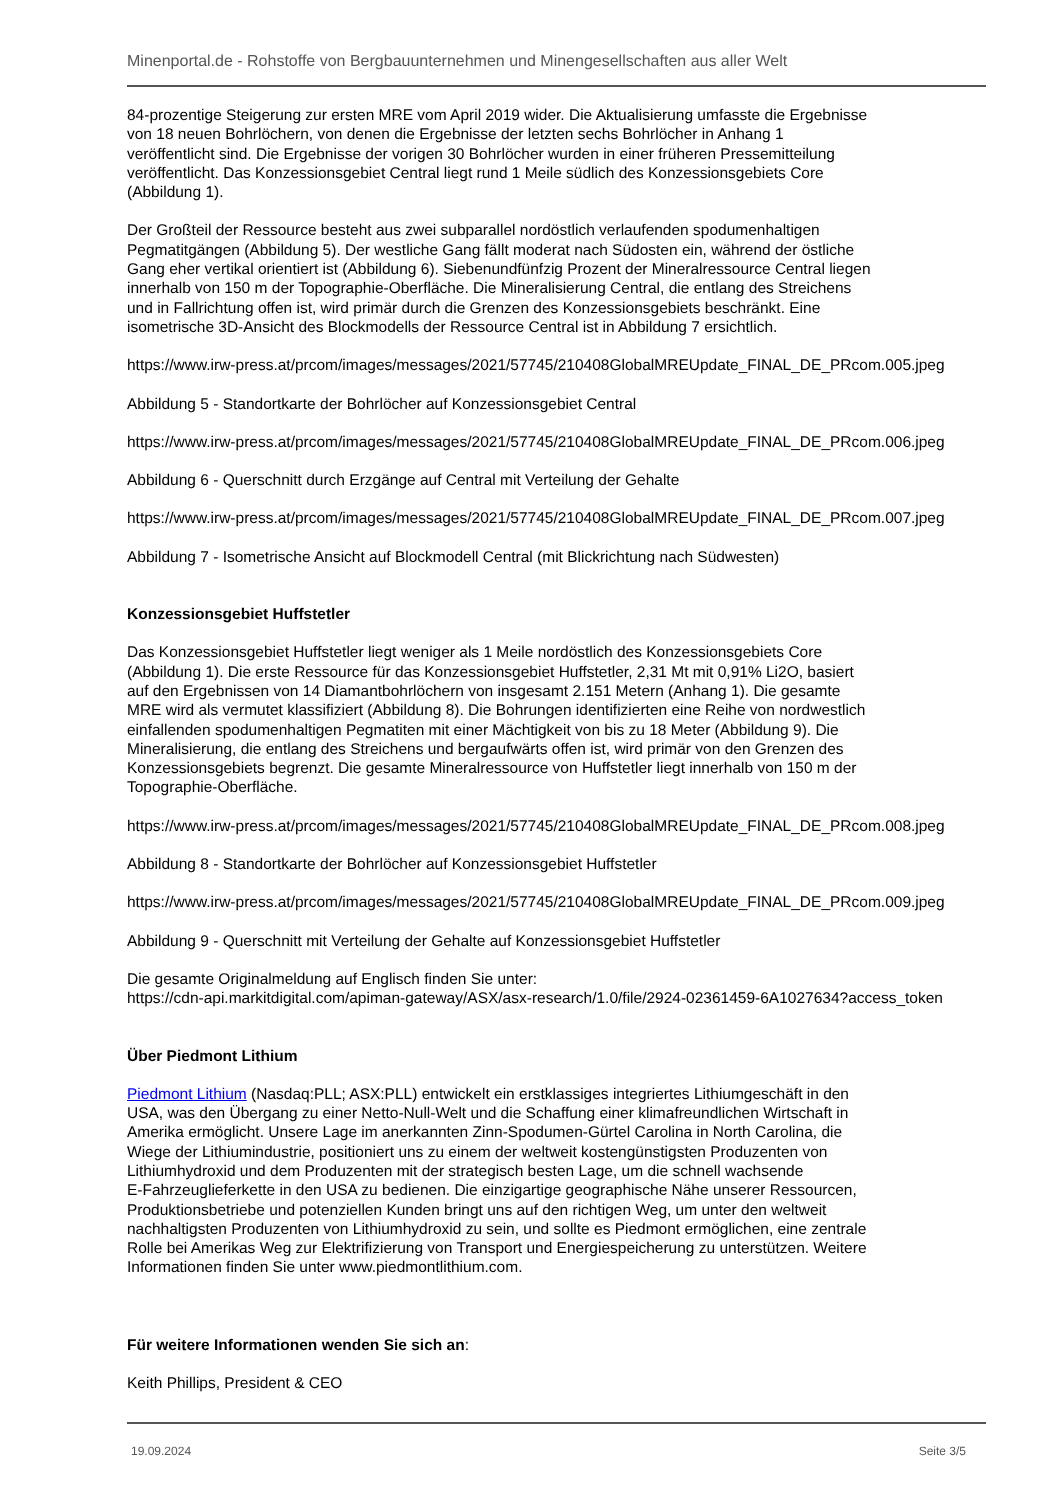Minenportal.de - Rohstoffe von Bergbauunternehmen und Minengesellschaften aus aller Welt
84-prozentige Steigerung zur ersten MRE vom April 2019 wider. Die Aktualisierung umfasste die Ergebnisse
von 18 neuen Bohrlöchern, von denen die Ergebnisse der letzten sechs Bohrlöcher in Anhang 1
veröffentlicht sind. Die Ergebnisse der vorigen 30 Bohrlöcher wurden in einer früheren Pressemitteilung
veröffentlicht. Das Konzessionsgebiet Central liegt rund 1 Meile südlich des Konzessionsgebiets Core
(Abbildung 1).
Der Großteil der Ressource besteht aus zwei subparallel nordöstlich verlaufenden spodumenhaltigen
Pegmatitgängen (Abbildung 5). Der westliche Gang fällt moderat nach Südosten ein, während der östliche
Gang eher vertikal orientiert ist (Abbildung 6). Siebenundfünfzig Prozent der Mineralressource Central liegen
innerhalb von 150 m der Topographie-Oberfläche. Die Mineralisierung Central, die entlang des Streichens
und in Fallrichtung offen ist, wird primär durch die Grenzen des Konzessionsgebiets beschränkt. Eine
isometrische 3D-Ansicht des Blockmodells der Ressource Central ist in Abbildung 7 ersichtlich.
https://www.irw-press.at/prcom/images/messages/2021/57745/210408GlobalMREUpdate_FINAL_DE_PRcom.005.jpeg
Abbildung 5 - Standortkarte der Bohrlöcher auf Konzessionsgebiet Central
https://www.irw-press.at/prcom/images/messages/2021/57745/210408GlobalMREUpdate_FINAL_DE_PRcom.006.jpeg
Abbildung 6 - Querschnitt durch Erzgänge auf Central mit Verteilung der Gehalte
https://www.irw-press.at/prcom/images/messages/2021/57745/210408GlobalMREUpdate_FINAL_DE_PRcom.007.jpeg
Abbildung 7 - Isometrische Ansicht auf Blockmodell Central (mit Blickrichtung nach Südwesten)
Konzessionsgebiet Huffstetler
Das Konzessionsgebiet Huffstetler liegt weniger als 1 Meile nordöstlich des Konzessionsgebiets Core
(Abbildung 1). Die erste Ressource für das Konzessionsgebiet Huffstetler, 2,31 Mt mit 0,91% Li2O, basiert
auf den Ergebnissen von 14 Diamantbohrlöchern von insgesamt 2.151 Metern (Anhang 1). Die gesamte
MRE wird als vermutet klassifiziert (Abbildung 8). Die Bohrungen identifizierten eine Reihe von nordwestlich
einfallenden spodumenhaltigen Pegmatiten mit einer Mächtigkeit von bis zu 18 Meter (Abbildung 9). Die
Mineralisierung, die entlang des Streichens und bergaufwärts offen ist, wird primär von den Grenzen des
Konzessionsgebiets begrenzt. Die gesamte Mineralressource von Huffstetler liegt innerhalb von 150 m der
Topographie-Oberfläche.
https://www.irw-press.at/prcom/images/messages/2021/57745/210408GlobalMREUpdate_FINAL_DE_PRcom.008.jpeg
Abbildung 8 - Standortkarte der Bohrlöcher auf Konzessionsgebiet Huffstetler
https://www.irw-press.at/prcom/images/messages/2021/57745/210408GlobalMREUpdate_FINAL_DE_PRcom.009.jpeg
Abbildung 9 - Querschnitt mit Verteilung der Gehalte auf Konzessionsgebiet Huffstetler
Die gesamte Originalmeldung auf Englisch finden Sie unter:
https://cdn-api.markitdigital.com/apiman-gateway/ASX/asx-research/1.0/file/2924-02361459-6A1027634?access_token
Über Piedmont Lithium
Piedmont Lithium (Nasdaq:PLL; ASX:PLL) entwickelt ein erstklassiges integriertes Lithiumgeschäft in den
USA, was den Übergang zu einer Netto-Null-Welt und die Schaffung einer klimafreundlichen Wirtschaft in
Amerika ermöglicht. Unsere Lage im anerkannten Zinn-Spodumen-Gürtel Carolina in North Carolina, die
Wiege der Lithiumindustrie, positioniert uns zu einem der weltweit kostengünstigsten Produzenten von
Lithiumhydroxid und dem Produzenten mit der strategisch besten Lage, um die schnell wachsende
E-Fahrzeuglieferkette in den USA zu bedienen. Die einzigartige geographische Nähe unserer Ressourcen,
Produktionsbetriebe und potenziellen Kunden bringt uns auf den richtigen Weg, um unter den weltweit
nachhaltigsten Produzenten von Lithiumhydroxid zu sein, und sollte es Piedmont ermöglichen, eine zentrale
Rolle bei Amerikas Weg zur Elektrifizierung von Transport und Energiespeicherung zu unterstützen. Weitere
Informationen finden Sie unter www.piedmontlithium.com.
Für weitere Informationen wenden Sie sich an:
Keith Phillips, President & CEO
19.09.2024 Seite 3/5